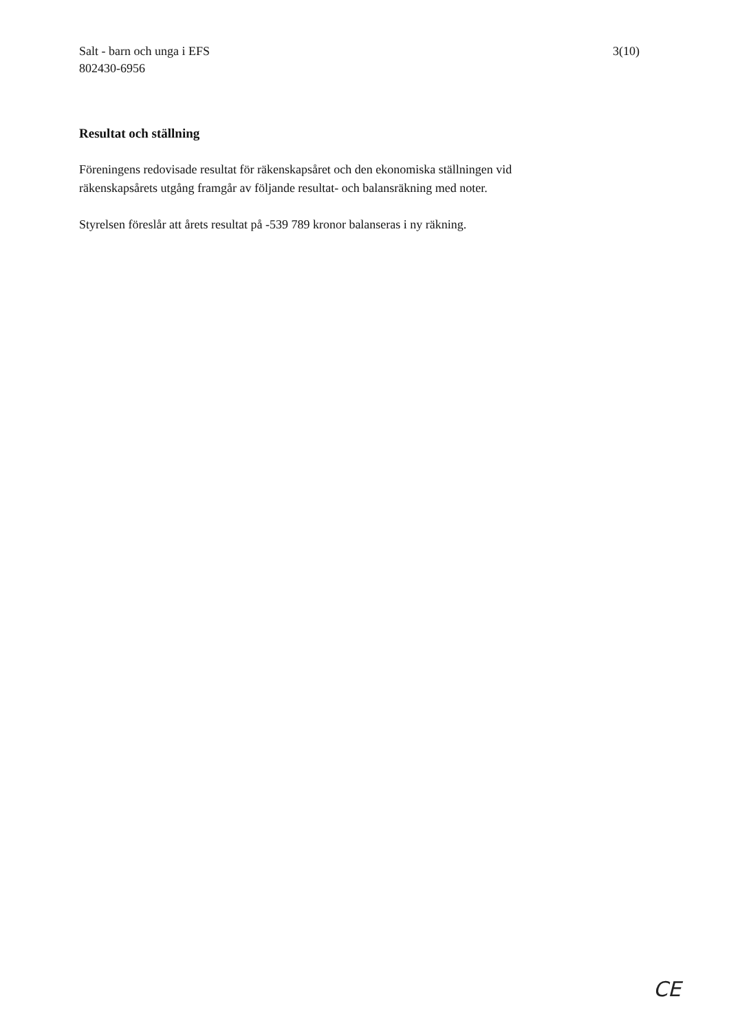Salt - barn och unga i EFS
802430-6956
3(10)
Resultat och ställning
Föreningens redovisade resultat för räkenskapsåret och den ekonomiska ställningen vid räkenskapsårets utgång framgår av följande resultat- och balansräkning med noter.
Styrelsen föreslår att årets resultat på -539 789 kronor balanseras i ny räkning.
CE